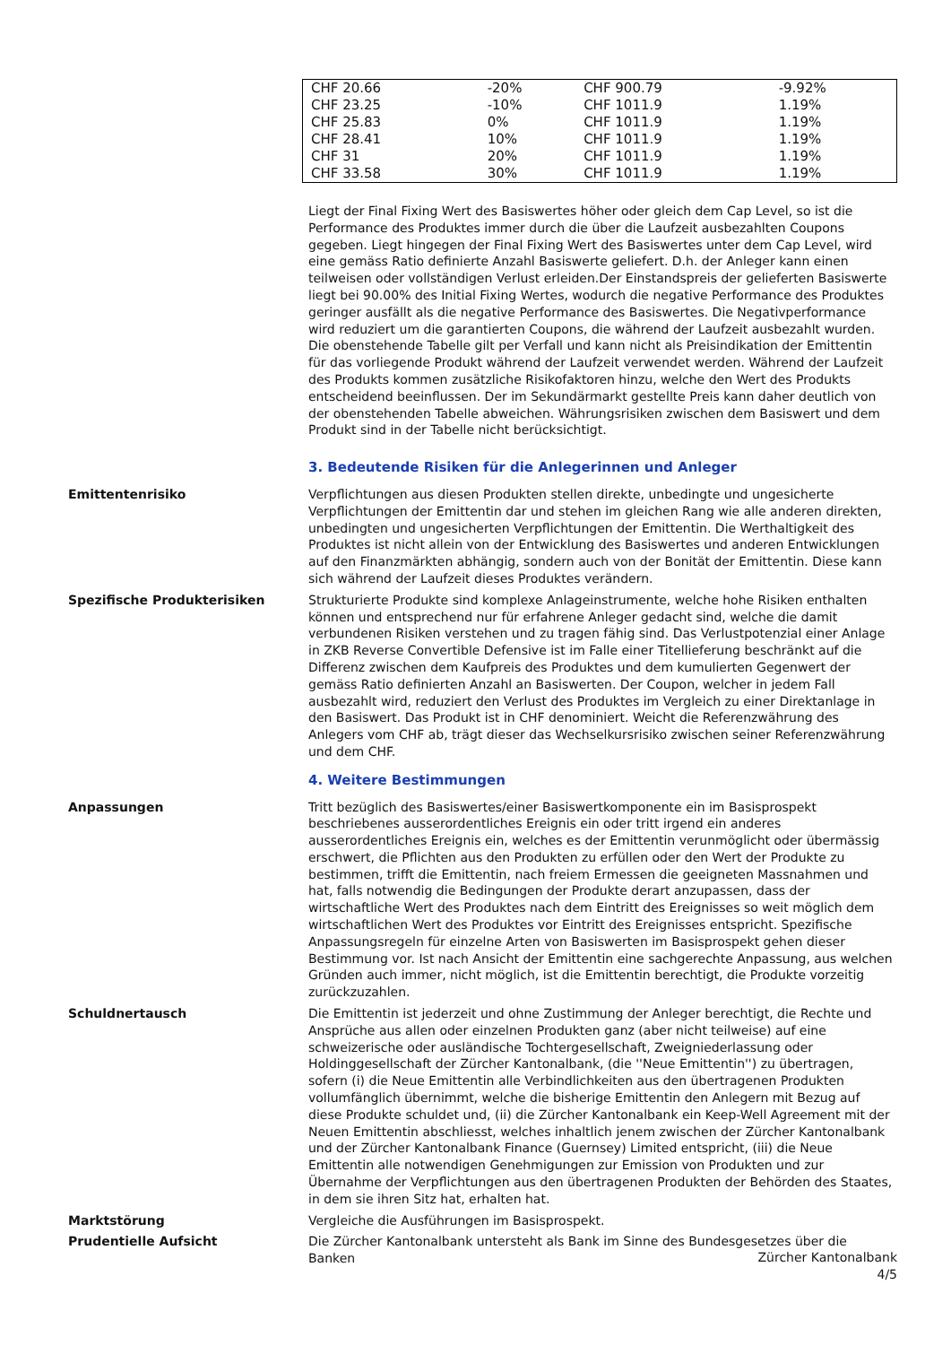| CHF 20.66 | -20% | CHF 900.79 | -9.92% |
| CHF 23.25 | -10% | CHF 1011.9 | 1.19% |
| CHF 25.83 | 0% | CHF 1011.9 | 1.19% |
| CHF 28.41 | 10% | CHF 1011.9 | 1.19% |
| CHF 31 | 20% | CHF 1011.9 | 1.19% |
| CHF 33.58 | 30% | CHF 1011.9 | 1.19% |
Liegt der Final Fixing Wert des Basiswertes höher oder gleich dem Cap Level, so ist die Performance des Produktes immer durch die über die Laufzeit ausbezahlten Coupons gegeben. Liegt hingegen der Final Fixing Wert des Basiswertes unter dem Cap Level, wird eine gemäss Ratio definierte Anzahl Basiswerte geliefert. D.h. der Anleger kann einen teilweisen oder vollständigen Verlust erleiden.Der Einstandspreis der gelieferten Basiswerte liegt bei 90.00% des Initial Fixing Wertes, wodurch die negative Performance des Produktes geringer ausfällt als die negative Performance des Basiswertes. Die Negativperformance wird reduziert um die garantierten Coupons, die während der Laufzeit ausbezahlt wurden.
Die obenstehende Tabelle gilt per Verfall und kann nicht als Preisindikation der Emittentin für das vorliegende Produkt während der Laufzeit verwendet werden. Während der Laufzeit des Produkts kommen zusätzliche Risikofaktoren hinzu, welche den Wert des Produkts entscheidend beeinflussen. Der im Sekundärmarkt gestellte Preis kann daher deutlich von der obenstehenden Tabelle abweichen. Währungsrisiken zwischen dem Basiswert und dem Produkt sind in der Tabelle nicht berücksichtigt.
3. Bedeutende Risiken für die Anlegerinnen und Anleger
Emittentenrisiko Verpflichtungen aus diesen Produkten stellen direkte, unbedingte und ungesicherte Verpflichtungen der Emittentin dar und stehen im gleichen Rang wie alle anderen direkten, unbedingten und ungesicherten Verpflichtungen der Emittentin. Die Werthaltigkeit des Produktes ist nicht allein von der Entwicklung des Basiswertes und anderen Entwicklungen auf den Finanzmärkten abhängig, sondern auch von der Bonität der Emittentin. Diese kann sich während der Laufzeit dieses Produktes verändern.
Spezifische Produkterisiken Strukturierte Produkte sind komplexe Anlageinstrumente, welche hohe Risiken enthalten können und entsprechend nur für erfahrene Anleger gedacht sind, welche die damit verbundenen Risiken verstehen und zu tragen fähig sind. Das Verlustpotenzial einer Anlage in ZKB Reverse Convertible Defensive ist im Falle einer Titellieferung beschränkt auf die Differenz zwischen dem Kaufpreis des Produktes und dem kumulierten Gegenwert der gemäss Ratio definierten Anzahl an Basiswerten. Der Coupon, welcher in jedem Fall ausbezahlt wird, reduziert den Verlust des Produktes im Vergleich zu einer Direktanlage in den Basiswert. Das Produkt ist in CHF denominiert. Weicht die Referenzwährung des Anlegers vom CHF ab, trägt dieser das Wechselkursrisiko zwischen seiner Referenzwährung und dem CHF.
4. Weitere Bestimmungen
Anpassungen Tritt bezüglich des Basiswertes/einer Basiswertkomponente ein im Basisprospekt beschriebenes ausserordentliches Ereignis ein oder tritt irgend ein anderes ausserordentliches Ereignis ein, welches es der Emittentin verunmöglicht oder übermässig erschwert, die Pflichten aus den Produkten zu erfüllen oder den Wert der Produkte zu bestimmen, trifft die Emittentin, nach freiem Ermessen die geeigneten Massnahmen und hat, falls notwendig die Bedingungen der Produkte derart anzupassen, dass der wirtschaftliche Wert des Produktes nach dem Eintritt des Ereignisses so weit möglich dem wirtschaftlichen Wert des Produktes vor Eintritt des Ereignisses entspricht. Spezifische Anpassungsregeln für einzelne Arten von Basiswerten im Basisprospekt gehen dieser Bestimmung vor. Ist nach Ansicht der Emittentin eine sachgerechte Anpassung, aus welchen Gründen auch immer, nicht möglich, ist die Emittentin berechtigt, die Produkte vorzeitig zurückzuzahlen.
Schuldnertausch Die Emittentin ist jederzeit und ohne Zustimmung der Anleger berechtigt, die Rechte und Ansprüche aus allen oder einzelnen Produkten ganz (aber nicht teilweise) auf eine schweizerische oder ausländische Tochtergesellschaft, Zweigniederlassung oder Holdinggesellschaft der Zürcher Kantonalbank, (die ''Neue Emittentin'') zu übertragen, sofern (i) die Neue Emittentin alle Verbindlichkeiten aus den übertragenen Produkten vollumfänglich übernimmt, welche die bisherige Emittentin den Anlegern mit Bezug auf diese Produkte schuldet und, (ii) die Zürcher Kantonalbank ein Keep-Well Agreement mit der Neuen Emittentin abschliesst, welches inhaltlich jenem zwischen der Zürcher Kantonalbank und der Zürcher Kantonalbank Finance (Guernsey) Limited entspricht, (iii) die Neue Emittentin alle notwendigen Genehmigungen zur Emission von Produkten und zur Übernahme der Verpflichtungen aus den übertragenen Produkten der Behörden des Staates, in dem sie ihren Sitz hat, erhalten hat.
Marktstörung Vergleiche die Ausführungen im Basisprospekt.
Prudentielle Aufsicht Die Zürcher Kantonalbank untersteht als Bank im Sinne des Bundesgesetzes über die Banken
Zürcher Kantonalbank
4/5